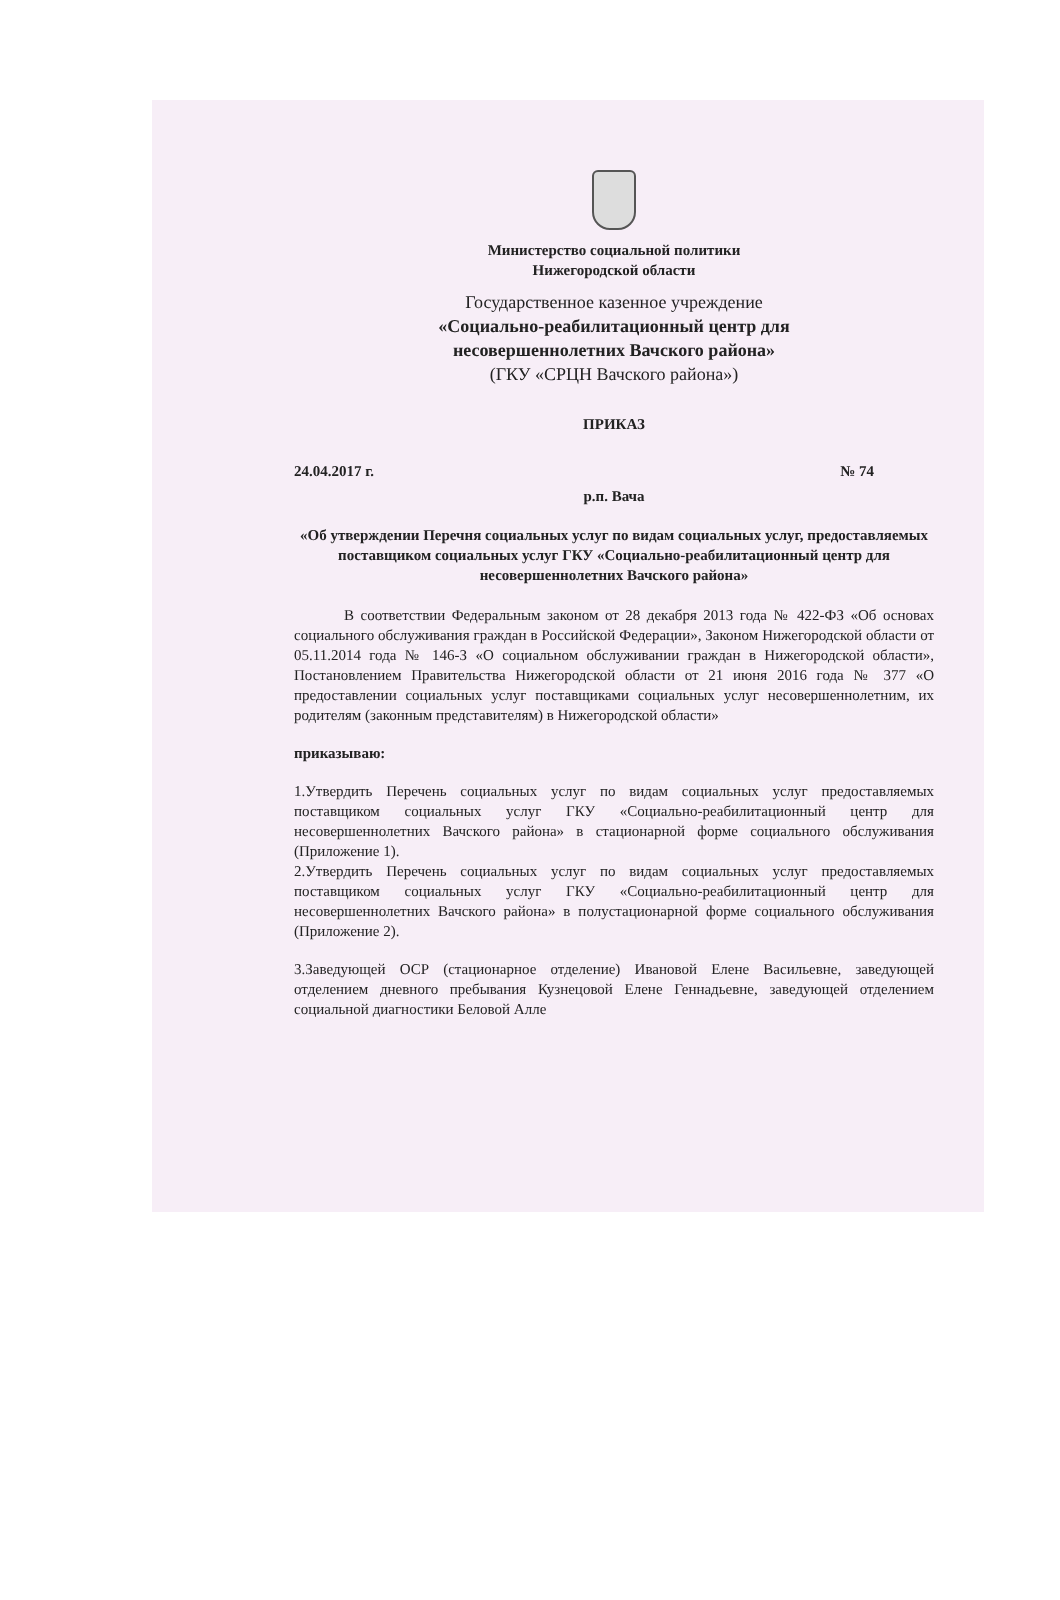Министерство социальной политики
Нижегородской области
Государственное казенное учреждение
«Социально-реабилитационный центр для
несовершеннолетних Вачского района»
(ГКУ «СРЦН Вачского района»)
ПРИКАЗ
24.04.2017 г. № 74
р.п. Вача
«Об утверждении Перечня социальных услуг по видам социальных услуг, предоставляемых поставщиком социальных услуг ГКУ «Социально-реабилитационный центр для несовершеннолетних Вачского района»
В соответствии Федеральным законом от 28 декабря 2013 года № 422-ФЗ «Об основах социального обслуживания граждан в Российской Федерации», Законом Нижегородской области от 05.11.2014 года № 146-З «О социальном обслуживании граждан в Нижегородской области», Постановлением Правительства Нижегородской области от 21 июня 2016 года № 377 «О предоставлении социальных услуг поставщиками социальных услуг несовершеннолетним, их родителям (законным представителям) в Нижегородской области»
приказываю:
1.Утвердить Перечень социальных услуг по видам социальных услуг предоставляемых поставщиком социальных услуг ГКУ «Социально-реабилитационный центр для несовершеннолетних Вачского района» в стационарной форме социального обслуживания (Приложение 1).
2.Утвердить Перечень социальных услуг по видам социальных услуг предоставляемых поставщиком социальных услуг ГКУ «Социально-реабилитационный центр для несовершеннолетних Вачского района» в полустационарной форме социального обслуживания (Приложение 2).
3.Заведующей ОСР (стационарное отделение) Ивановой Елене Васильевне, заведующей отделением дневного пребывания Кузнецовой Елене Геннадьевне, заведующей отделением социальной диагностики Беловой Алле